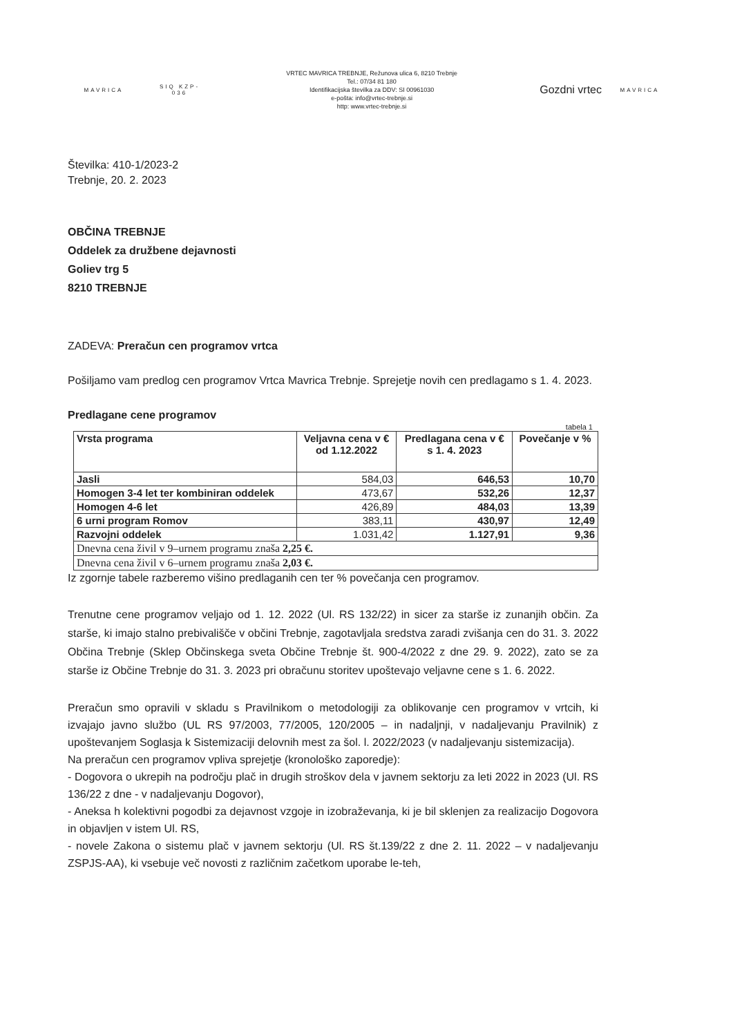MAVRICA
SIQ KZP-036
VRTEC MAVRICA TREBNJE, Režunova ulica 6, 8210 Trebnje
Tel.: 07/34 81 180
Identifikacijska številka za DDV: SI 00961030
e-pošta: info@vrtec-trebnje.si
http: www.vrtec-trebnje.si
Gozdni vrtec
MAVRICA
Številka: 410-1/2023-2
Trebnje, 20. 2. 2023
OBČINA TREBNJE
Oddelek za družbene dejavnosti
Goliev trg 5
8210 TREBNJE
ZADEVA: Preračun cen programov vrtca
Pošiljamo vam predlog cen programov Vrtca Mavrica Trebnje. Sprejetje novih cen predlagamo s 1. 4. 2023.
Predlagane cene programov
tabela 1
| Vrsta programa | Veljavna cena v € od 1.12.2022 | Predlagana cena v € s 1. 4. 2023 | Povečanje v % |
| --- | --- | --- | --- |
| Jasli | 584,03 | 646,53 | 10,70 |
| Homogen 3-4 let ter kombiniran oddelek | 473,67 | 532,26 | 12,37 |
| Homogen 4-6 let | 426,89 | 484,03 | 13,39 |
| 6 urni program Romov | 383,11 | 430,97 | 12,49 |
| Razvojni oddelek | 1.031,42 | 1.127,91 | 9,36 |
| Dnevna cena živil v 9–urnem programu znaša 2,25 €. | | | |
| Dnevna cena živil v 6–urnem programu znaša 2,03 €. | | | |
Iz zgornje tabele razberemo višino predlaganih cen ter % povečanja cen programov.
Trenutne cene programov veljajo od 1. 12. 2022 (Ul. RS 132/22) in sicer za starše iz zunanjih občin. Za starše, ki imajo stalno prebivališče v občini Trebnje, zagotavljala sredstva zaradi zvišanja cen do 31. 3. 2022 Občina Trebnje (Sklep Občinskega sveta Občine Trebnje št. 900-4/2022 z dne 29. 9. 2022), zato se za starše iz Občine Trebnje do 31. 3. 2023 pri obračunu storitev upoštevajo veljavne cene s 1. 6. 2022.
Preračun smo opravili v skladu s Pravilnikom o metodologiji za oblikovanje cen programov v vrtcih, ki izvajajo javno službo (UL RS 97/2003, 77/2005, 120/2005 – in nadaljnji, v nadaljevanju Pravilnik) z upoštevanjem Soglasja k Sistemizaciji delovnih mest za šol. l. 2022/2023 (v nadaljevanju sistemizacija).
Na preračun cen programov vpliva sprejetje (kronološko zaporedje):
- Dogovora o ukrepih na področju plač in drugih stroškov dela v javnem sektorju za leti 2022 in 2023 (Ul. RS 136/22 z dne - v nadaljevanju Dogovor),
- Aneksa h kolektivni pogodbi za dejavnost vzgoje in izobraževanja, ki je bil sklenjen za realizacijo Dogovora in objavljen v istem Ul. RS,
- novele Zakona o sistemu plač v javnem sektorju (Ul. RS št.139/22 z dne 2. 11. 2022 – v nadaljevanju ZSPJS-AA), ki vsebuje več novosti z različnim začetkom uporabe le-teh,